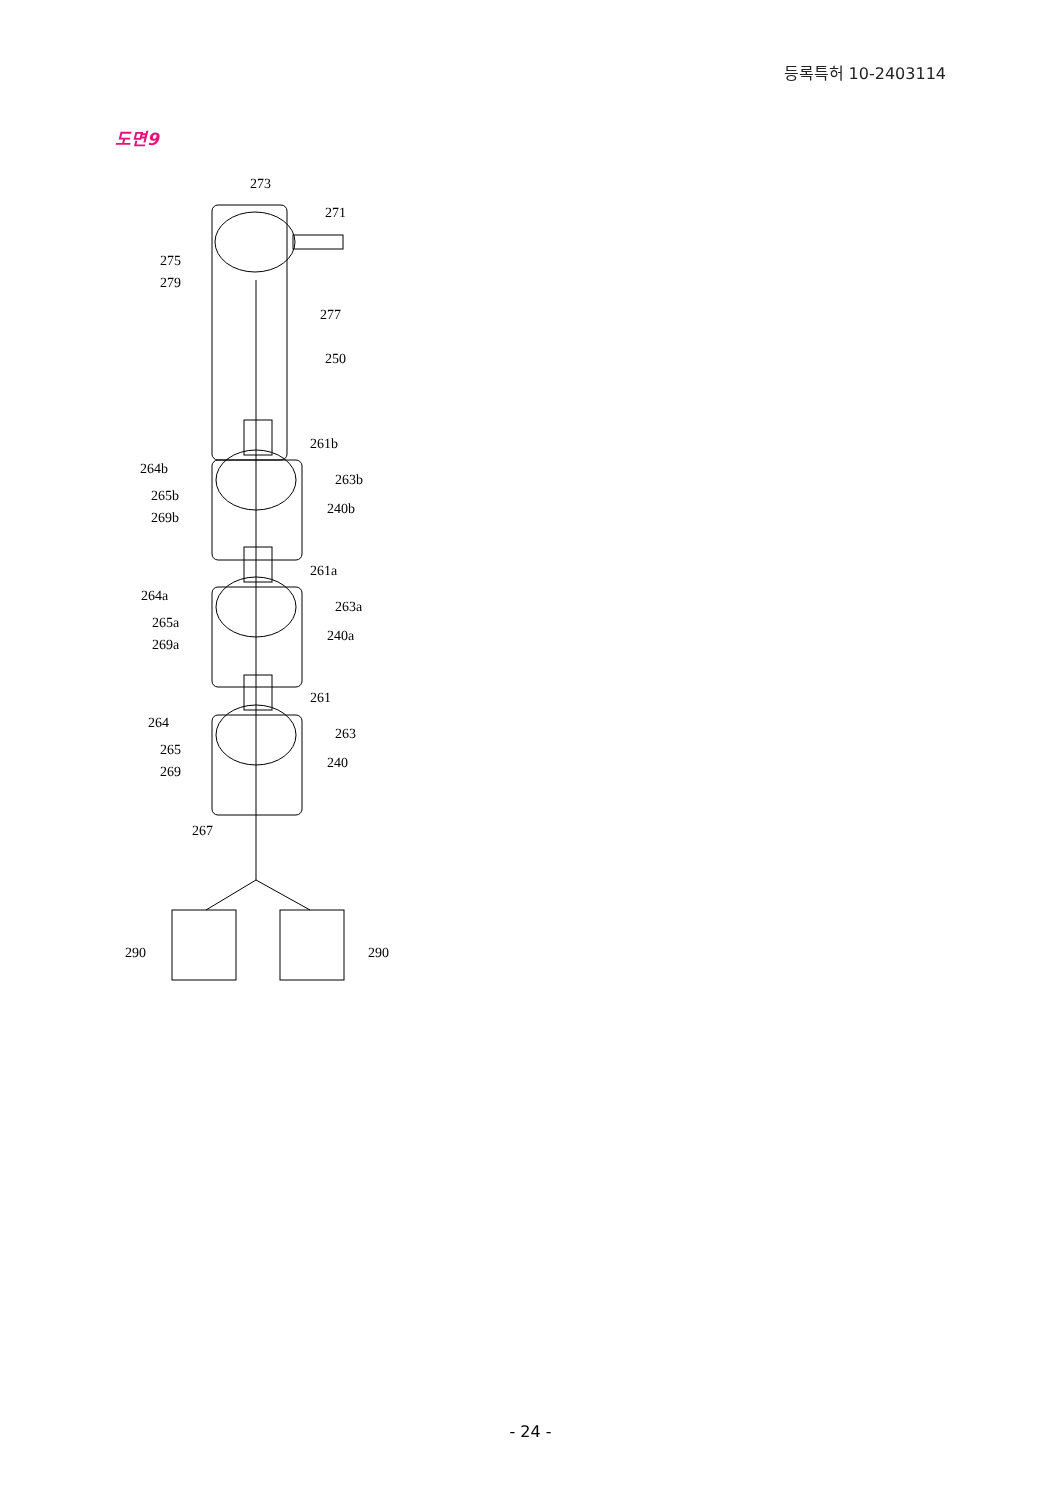등록특허 10-2403114
도면9
273
271
275
279
277
250
261b
264b
263b
265b
240b
269b
261a
264a
263a
265a
240a
269a
261
264
263
265
240
269
267
290
290
- 24 -